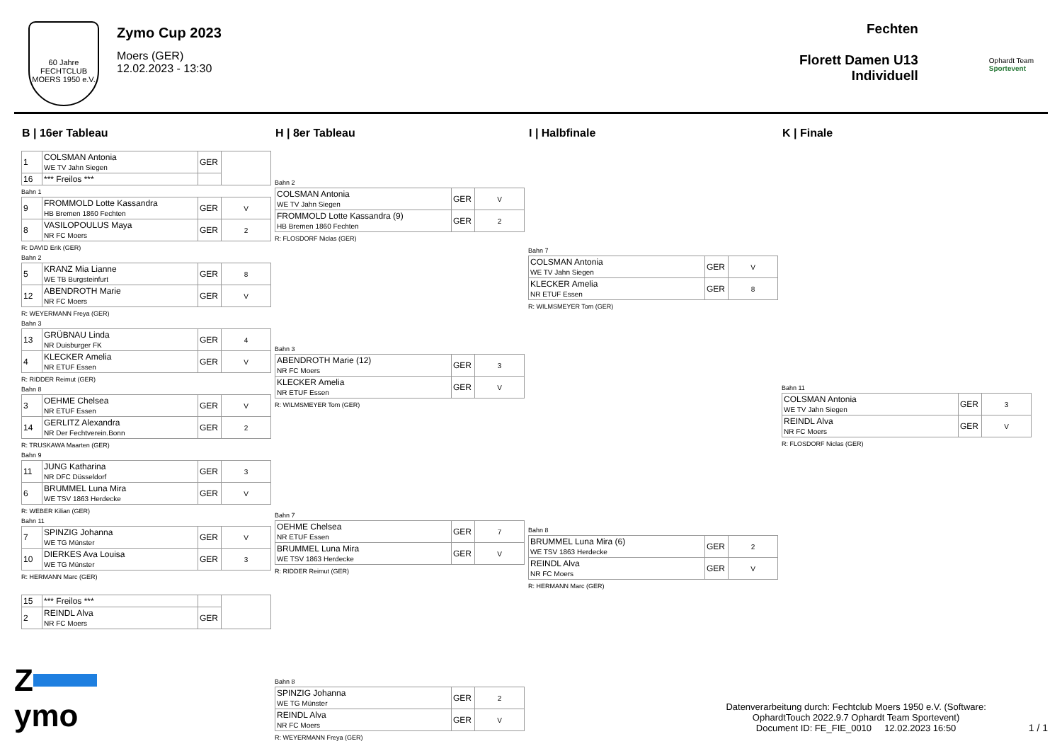60 Jahre
FECHTCLUB MOERS 1950 e.V.
Zymo Cup 2023
Moers (GER)
12.02.2023 - 13:30
Fechten
Florett Damen U13
Individuell
Ophardt Team
Sportevent
B | 16er Tableau
| 1 | COLSMAN Antonia WE TV Jahn Siegen | GER | |
| 16 | *** Freilos *** | | |
Bahn 1
| 9 | FROMMOLD Lotte Kassandra HB Bremen 1860 Fechten | GER | V |
| 8 | VASILOPOULUS Maya NR FC Moers | GER | 2 |
R: DAVID Erik (GER)
Bahn 2
| 5 | KRANZ Mia Lianne WE TB Burgsteinfurt | GER | 8 |
| 12 | ABENDROTH Marie NR FC Moers | GER | V |
R: WEYERMANN Freya (GER)
Bahn 3
| 13 | GRÜBNAU Linda NR Duisburger FK | GER | 4 |
| 4 | KLECKER Amelia NR ETUF Essen | GER | V |
R: RIDDER Reimut (GER)
Bahn 8
| 3 | OEHME Chelsea NR ETUF Essen | GER | V |
| 14 | GERLITZ Alexandra NR Der Fechtverein.Bonn | GER | 2 |
R: TRUSKAWA Maarten (GER)
Bahn 9
| 11 | JUNG Katharina NR DFC Düsseldorf | GER | 3 |
| 6 | BRUMMEL Luna Mira WE TSV 1863 Herdecke | GER | V |
R: WEBER Kilian (GER)
Bahn 11
| 7 | SPINZIG Johanna WE TG Münster | GER | V |
| 10 | DIERKES Ava Louisa WE TG Münster | GER | 3 |
R: HERMANN Marc (GER)
| 15 | *** Freilos *** | | |
| 2 | REINDL Alva NR FC Moers | GER | |
H | 8er Tableau
Bahn 2
| COLSMAN Antonia WE TV Jahn Siegen | GER | V |
| FROMMOLD Lotte Kassandra (9) HB Bremen 1860 Fechten | GER | 2 |
R: FLOSDORF Niclas (GER)
Bahn 3
| ABENDROTH Marie (12) NR FC Moers | GER | 3 |
| KLECKER Amelia NR ETUF Essen | GER | V |
R: WILMSMEYER Tom (GER)
Bahn 7
| OEHME Chelsea NR ETUF Essen | GER | 7 |
| BRUMMEL Luna Mira WE TSV 1863 Herdecke | GER | V |
R: RIDDER Reimut (GER)
Bahn 8
| SPINZIG Johanna WE TG Münster | GER | 2 |
| REINDL Alva NR FC Moers | GER | V |
R: WEYERMANN Freya (GER)
I | Halbfinale
Bahn 7
| COLSMAN Antonia WE TV Jahn Siegen | GER | V |
| KLECKER Amelia NR ETUF Essen | GER | 8 |
R: WILMSMEYER Tom (GER)
Bahn 8
| BRUMMEL Luna Mira (6) WE TSV 1863 Herdecke | GER | 2 |
| REINDL Alva NR FC Moers | GER | V |
R: HERMANN Marc (GER)
K | Finale
Bahn 11
| COLSMAN Antonia WE TV Jahn Siegen | GER | 3 |
| REINDL Alva NR FC Moers | GER | V |
R: FLOSDORF Niclas (GER)
Z
ymo
Datenverarbeitung durch: Fechtclub Moers 1950 e.V. (Software:
OphardtTouch 2022.9.7 Ophardt Team Sportevent)
Document ID: FE_FIE_0010 12.02.2023 16:50
1 / 1